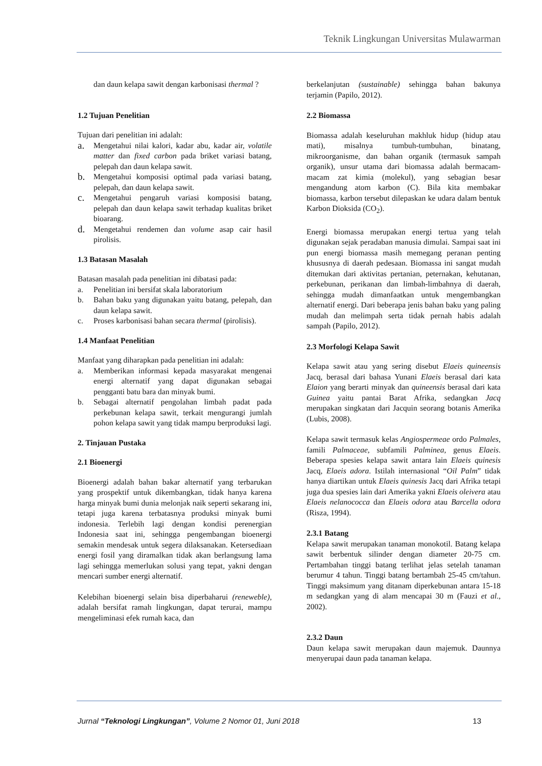Teknik Lingkungan Universitas Mulawarman
dan daun kelapa sawit dengan karbonisasi thermal ?
1.2 Tujuan Penelitian
Tujuan dari penelitian ini adalah:
a. Mengetahui nilai kalori, kadar abu, kadar air, volatile matter dan fixed carbon pada briket variasi batang, pelepah dan daun kelapa sawit.
b. Mengetahui komposisi optimal pada variasi batang, pelepah, dan daun kelapa sawit.
c. Mengetahui pengaruh variasi komposisi batang, pelepah dan daun kelapa sawit terhadap kualitas briket bioarang.
d. Mengetahui rendemen dan volume asap cair hasil pirolisis.
1.3 Batasan Masalah
Batasan masalah pada penelitian ini dibatasi pada:
a. Penelitian ini bersifat skala laboratorium
b. Bahan baku yang digunakan yaitu batang, pelepah, dan daun kelapa sawit.
c. Proses karbonisasi bahan secara thermal (pirolisis).
1.4 Manfaat Penelitian
Manfaat yang diharapkan pada penelitian ini adalah:
a. Memberikan informasi kepada masyarakat mengenai energi alternatif yang dapat digunakan sebagai pengganti batu bara dan minyak bumi.
b. Sebagai alternatif pengolahan limbah padat pada perkebunan kelapa sawit, terkait mengurangi jumlah pohon kelapa sawit yang tidak mampu berproduksi lagi.
2. Tinjauan Pustaka
2.1 Bioenergi
Bioenergi adalah bahan bakar alternatif yang terbarukan yang prospektif untuk dikembangkan, tidak hanya karena harga minyak bumi dunia melonjak naik seperti sekarang ini, tetapi juga karena terbatasnya produksi minyak bumi indonesia. Terlebih lagi dengan kondisi perenergian Indonesia saat ini, sehingga pengembangan bioenergi semakin mendesak untuk segera dilaksanakan. Ketersediaan energi fosil yang diramalkan tidak akan berlangsung lama lagi sehingga memerlukan solusi yang tepat, yakni dengan mencari sumber energi alternatif.
Kelebihan bioenergi selain bisa diperbaharui (reneweble), adalah bersifat ramah lingkungan, dapat terurai, mampu mengeliminasi efek rumah kaca, dan
berkelanjutan (sustainable) sehingga bahan bakunya terjamin (Papilo, 2012).
2.2 Biomassa
Biomassa adalah keseluruhan makhluk hidup (hidup atau mati), misalnya tumbuh-tumbuhan, binatang, mikroorganisme, dan bahan organik (termasuk sampah organik), unsur utama dari biomassa adalah bermacam-macam zat kimia (molekul), yang sebagian besar mengandung atom karbon (C). Bila kita membakar biomassa, karbon tersebut dilepaskan ke udara dalam bentuk Karbon Dioksida (CO<sub>2</sub>).
Energi biomassa merupakan energi tertua yang telah digunakan sejak peradaban manusia dimulai. Sampai saat ini pun energi biomassa masih memegang peranan penting khususnya di daerah pedesaan. Biomassa ini sangat mudah ditemukan dari aktivitas pertanian, peternakan, kehutanan, perkebunan, perikanan dan limbah-limbahnya di daerah, sehingga mudah dimanfaatkan untuk mengembangkan alternatif energi. Dari beberapa jenis bahan baku yang paling mudah dan melimpah serta tidak pernah habis adalah sampah (Papilo, 2012).
2.3 Morfologi Kelapa Sawit
Kelapa sawit atau yang sering disebut Elaeis quineensis Jacq, berasal dari bahasa Yunani Elaeis berasal dari kata Elaion yang berarti minyak dan quineensis berasal dari kata Guinea yaitu pantai Barat Afrika, sedangkan Jacq merupakan singkatan dari Jacquin seorang botanis Amerika (Lubis, 2008).
Kelapa sawit termasuk kelas Angiospermeae ordo Palmales, famili Palmaceae, subfamili Palminea, genus Elaeis. Beberapa spesies kelapa sawit antara lain Elaeis quinesis Jacq, Elaeis adora. Istilah internasional “Oil Palm” tidak hanya diartikan untuk Elaeis quinesis Jacq dari Afrika tetapi juga dua spesies lain dari Amerika yakni Elaeis oleivera atau Elaeis nelanococca dan Elaeis odora atau Barcella odora (Risza, 1994).
2.3.1 Batang
Kelapa sawit merupakan tanaman monokotil. Batang kelapa sawit berbentuk silinder dengan diameter 20-75 cm. Pertambahan tinggi batang terlihat jelas setelah tanaman berumur 4 tahun. Tinggi batang bertambah 25-45 cm/tahun. Tinggi maksimum yang ditanam diperkebunan antara 15-18 m sedangkan yang di alam mencapai 30 m (Fauzi et al., 2002).
2.3.2 Daun
Daun kelapa sawit merupakan daun majemuk. Daunnya menyerupai daun pada tanaman kelapa.
Jurnal “Teknologi Lingkungan”, Volume 2 Nomor 01, Juni 2018 13